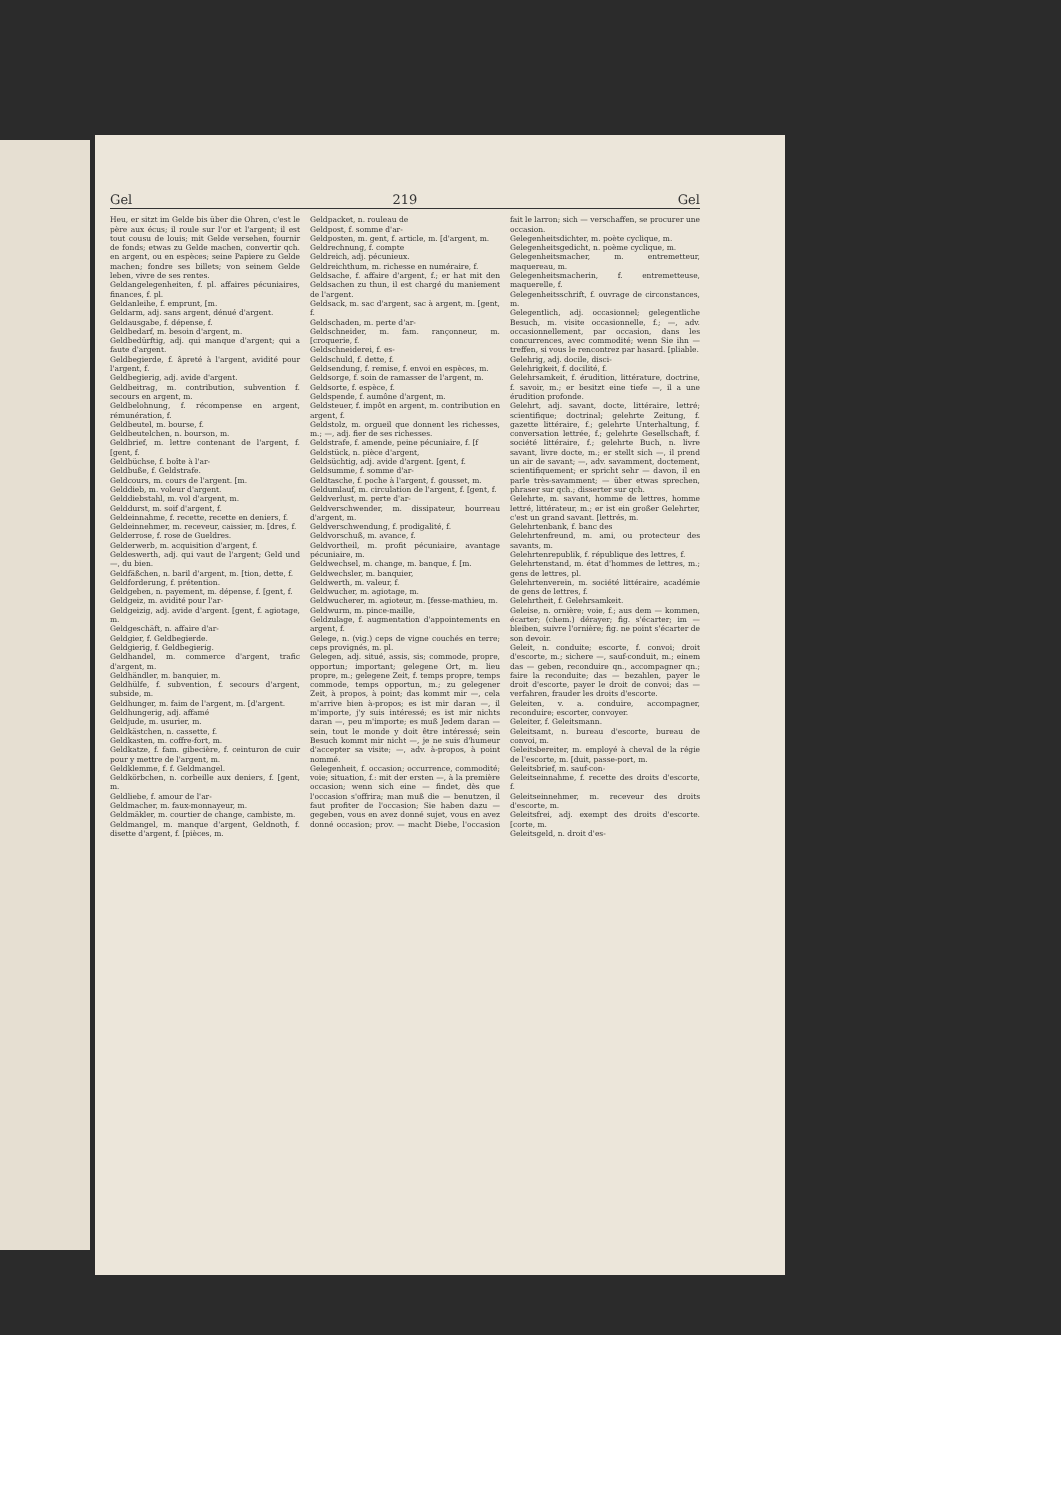Gel 219 Gel
Heu, er sitzt im Gelde bis über die Ohren, c'est le père aux écus; il roule sur l'or et l'argent; il est tout cousu de louis; mit Gelde versehen, fournir de fonds; etwas zu Gelde machen, convertir qch. en argent, ou en espèces; seine Papiere zu Gelde machen; fondre ses billets; von seinem Gelde leben, vivre de ses rentes.
Geldangelegenheiten, f. pl. affaires pécuniaires, finances, f. pl.
Geldanleihe, f. emprunt, [m.
Geldarm, adj. sans argent, dénué d'argent.
Geldausgabe, f. dépense, f.
Geldbedarf, m. besoin d'argent, m.
Geldbedürftig, adj. qui manque d'argent; qui a faute d'argent.
Geldbegierde, f. âpreté à l'argent, avidité pour l'argent, f.
Geldbegierig, adj. avide d'argent.
Geldbeitrag, m. contribution, subvention f. secours en argent, m.
Geldbelohnung, f. récompense en argent, rémunération, f.
Geldbeutel, m. bourse, f.
Geldbeutelchen, n. bourson, m.
Geldbrief, m. lettre contenant de l'argent, f. [gent, f.
Geldbüchse, f. boîte à l'ar-
Geldbuße, f. Geldstrafe.
Geldcours, m. cours de l'argent. [m.
Gelddieb, m. voleur d'argent.
Gelddiebstahl, m. vol d'argent, m.
Gelddurst, m. soif d'argent, f.
Geldeinnahme, f. recette, recette en deniers, f.
Geldeinnehmer, m. receveur, caissier, m. [dres, f.
Gelderrose, f. rose de Gueldres.
Gelderwerb, m. acquisition d'argent, f.
Geldeswerth, adj. qui vaut de l'argent; Geld und —, du bien.
Geldfäßchen, n. baril d'argent, m. [tion, dette, f.
Geldforderung, f. prétention.
Geldgeben, n. payement, m. dépense, f. [gent, f.
Geldgeiz, m. avidité pour l'ar-
Geldgeizig, adj. avide d'argent. [gent, f. agiotage, m.
Geldgeschäft, n. affaire d'ar-
Geldgier, f. Geldbegierde.
Geldgierig, f. Geldbegierig.
Geldhandel, m. commerce d'argent, trafic d'argent, m.
Geldhändler, m. banquier, m.
Geldhülfe, f. subvention, f. secours d'argent, subside, m.
Geldhunger, m. faim de l'argent, m. [d'argent.
Geldhungerig, adj. affamé
Geldjude, m. usurier, m.
Geldkästchen, n. cassette, f.
Geldkasten, m. coffre-fort, m.
Geldkatze, f. fam. gibecière, f. ceinturon de cuir pour y mettre de l'argent, m.
Geldklemme, f. f. Geldmangel.
Geldkörbchen, n. corbeille aux deniers, f. [gent, m.
Geldliebe, f. amour de l'ar-
Geldmacher, m. faux-monnayeur, m.
Geldmäkler, m. courtier de change, cambiste, m.
Geldmangel, m. manque d'argent, Geldnoth, f. disette d'argent, f. [pièces, m.
Geldpacket, n. rouleau de
Geldpost, f. somme d'ar-
Geldposten, m. gent, f. article, m. [d'argent, m.
Geldrechnung, f. compte
Geldreich, adj. pécunieux.
Geldreichthum, m. richesse en numéraire, f.
Geldsache, f. affaire d'argent, f.; er hat mit den Geldsachen zu thun, il est chargé du maniement de l'argent.
Geldsack, m. sac d'argent, sac à argent, m. [gent, f.
Geldschaden, m. perte d'ar-
Geldschneider, m. fam. rançonneur, m. [croquerie, f.
Geldschneiderei, f. es-
Geldschuld, f. dette, f.
Geldsendung, f. remise, f. envoi en espèces, m.
Geldsorge, f. soin de ramasser de l'argent, m.
Geldsorte, f. espèce, f.
Geldspende, f. aumône d'argent, m.
Geldsteuer, f. impôt en argent, m. contribution en argent, f.
Geldstolz, m. orgueil que donnent les richesses, m.; —, adj. fier de ses richesses.
Geldstrafe, f. amende, peine pécuniaire, f. [f
Geldstück, n. pièce d'argent,
Geldsüchtig, adj. avide d'argent. [gent, f.
Geldsumme, f. somme d'ar-
Geldtasche, f. poche à l'argent, f. gousset, m.
Geldumlauf, m. circulation de l'argent, f. [gent, f.
Geldverlust, m. perte d'ar-
Geldverschwender, m. dissipateur, bourreau d'argent, m.
Geldverschwendung, f. prodigalité, f.
Geldvorschuß, m. avance, f.
Geldvortheil, m. profit pécuniaire, avantage pécuniaire, m.
Geldwechsel, m. change, m. banque, f. [m.
Geldwechsler, m. banquier,
Geldwerth, m. valeur, f.
Geldwucher, m. agiotage, m.
Geldwucherer, m. agioteur, m. [fesse-mathieu, m.
Geldwurm, m. pince-maille,
Geldzulage, f. augmentation d'appointements en argent, f.
Gelege, n. (vig.) ceps de vigne couchés en terre; ceps provignés, m. pl.
Gelegen, adj. situé, assis, sis; commode, propre, opportun; important; gelegene Ort, m. lieu propre, m.; gelegene Zeit, f. temps propre, temps commode, temps opportun, m.; zu gelegener Zeit, à propos, à point; das kommt mir —, cela m'arrive bien à-propos; es ist mir daran —, il m'importe, j'y suis intéressé; es ist mir nichts daran —, peu m'importe; es muß Jedem daran — sein, tout le monde y doit être intéressé; sein Besuch kommt mir nicht —, je ne suis d'humeur d'accepter sa visite; —, adv. à-propos, à point nommé.
Gelegenheit, f. occasion; occurrence, commodité; voie; situation, f.: mit der ersten —, à la première occasion; wenn sich eine — findet, dès que l'occasion s'offrira; man muß die — benutzen, il faut profiter de l'occasion; Sie haben dazu — gegeben, vous en avez donné sujet, vous en avez donné occasion; prov. — macht Diebe, l'occasion fait le larron; sich — verschaffen, se procurer une occasion.
Gelegenheitsdichter, m. poète cyclique, m.
Gelegenheitsgedicht, n. poème cyclique, m.
Gelegenheitsmacher, m. entremetteur, maquereau, m.
Gelegenheitsmacherin, f. entremetteuse, maquerelle, f.
Gelegenheitsschrift, f. ouvrage de circonstances, m.
Gelegentlich, adj. occasionnel; gelegentliche Besuch, m. visite occasionnelle, f.; —, adv. occasionnellement, par occasion, dans les concurrences, avec commodité; wenn Sie ihn — treffen, si vous le rencontrez par hasard. [pliable.
Gelehrig, adj. docile, disci-
Gelehrigkeit, f. docilité, f.
Gelehrsamkeit, f. érudition, littérature, doctrine, f. savoir, m.; er besitzt eine tiefe —, il a une érudition profonde.
Gelehrt, adj. savant, docte, littéraire, lettré; scientifique; doctrinal; gelehrte Zeitung, f. gazette littéraire, f.; gelehrte Unterhaltung, f. conversation lettrée, f.; gelehrte Gesellschaft, f. société littéraire, f.; gelehrte Buch, n. livre savant, livre docte, m.; er stellt sich —, il prend un air de savant; —, adv. savamment, doctement, scientifiquement; er spricht sehr — davon, il en parle très-savamment; — über etwas sprechen, phraser sur qch.; disserter sur qch.
Gelehrte, m. savant, homme de lettres, homme lettré, littérateur, m.; er ist ein großer Gelehrter, c'est un grand savant. [lettrés, m.
Gelehrtenbank, f. banc des
Gelehrtenfreund, m. ami, ou protecteur des savants, m.
Gelehrtenrepublik, f. république des lettres, f.
Gelehrtenstand, m. état d'hommes de lettres, m.; gens de lettres, pl.
Gelehrtenverein, m. société littéraire, académie de gens de lettres, f.
Gelehrtheit, f. Gelehrsamkeit.
Geleise, n. ornière; voie, f.; aus dem — kommen, écarter; (chem.) dérayer; fig. s'écarter; im — bleiben, suivre l'ornière; fig. ne point s'écarter de son devoir.
Geleit, n. conduite; escorte, f. convoi; droit d'escorte, m.; sichere —, sauf-conduit, m.; einem das — geben, reconduire qn., accompagner qn.; faire la reconduite; das — bezahlen, payer le droit d'escorte, payer le droit de convoi; das — verfahren, frauder les droits d'escorte.
Geleiten, v. a. conduire, accompagner, reconduire; escorter, convoyer.
Geleiter, f. Geleitsmann.
Geleitsamt, n. bureau d'escorte, bureau de convoi, m.
Geleitsbereiter, m. employé à cheval de la régie de l'escorte, m. [duit, passe-port, m.
Geleitsbrief, m. sauf-con-
Geleitseinnahme, f. recette des droits d'escorte, f.
Geleitseinnehmer, m. receveur des droits d'escorte, m.
Geleitsfrei, adj. exempt des droits d'escorte. [corte, m.
Geleitsgeld, n. droit d'es-